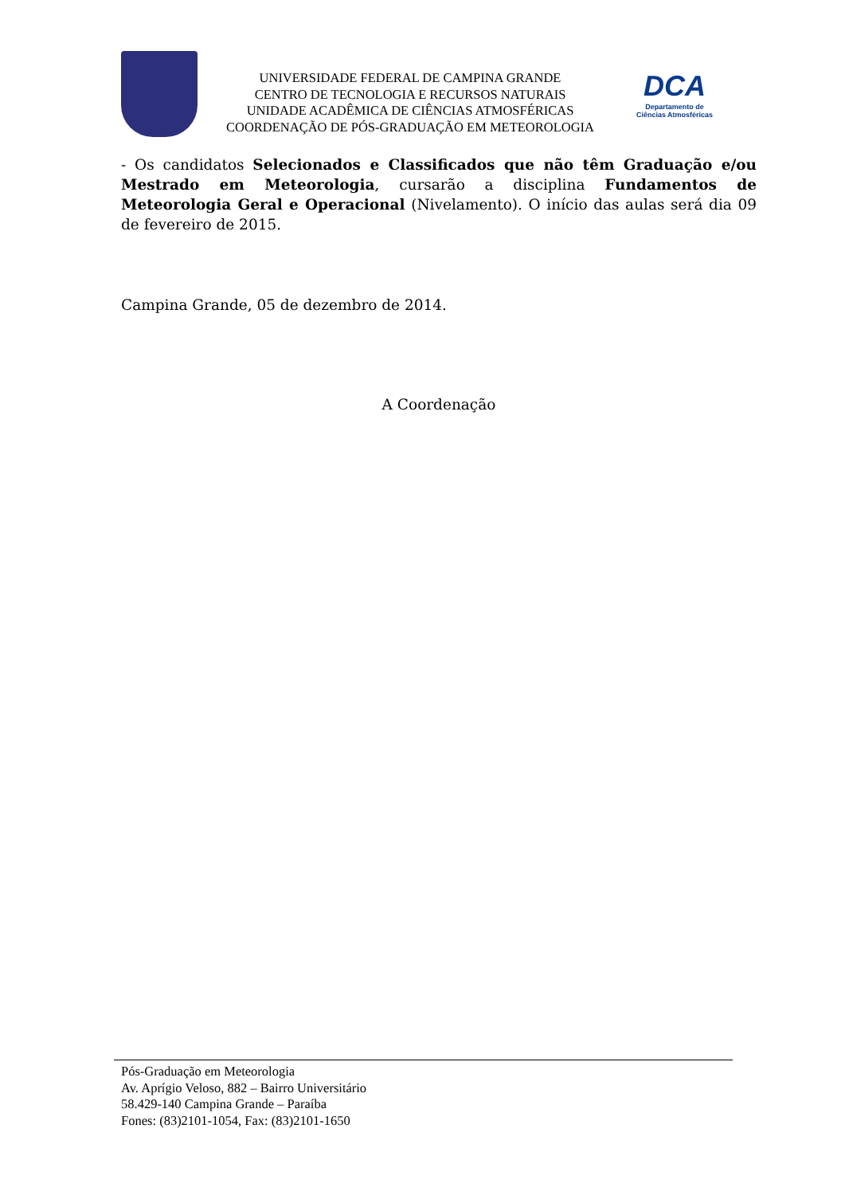UNIVERSIDADE FEDERAL DE CAMPINA GRANDE
CENTRO DE TECNOLOGIA E RECURSOS NATURAIS
UNIDADE ACADÊMICA DE CIÊNCIAS ATMOSFÉRICAS
COORDENAÇÃO DE PÓS-GRADUAÇÃO EM METEOROLOGIA
DCA
Departamento de
Ciências Atmosféricas
- Os candidatos Selecionados e Classificados que não têm Graduação e/ou Mestrado em Meteorologia, cursarão a disciplina Fundamentos de Meteorologia Geral e Operacional (Nivelamento). O início das aulas será dia 09 de fevereiro de 2015.
Campina Grande, 05 de dezembro de 2014.
A Coordenação
Pós-Graduação em Meteorologia
Av. Aprígio Veloso, 882 – Bairro Universitário
58.429-140 Campina Grande – Paraíba
Fones: (83)2101-1054, Fax: (83)2101-1650